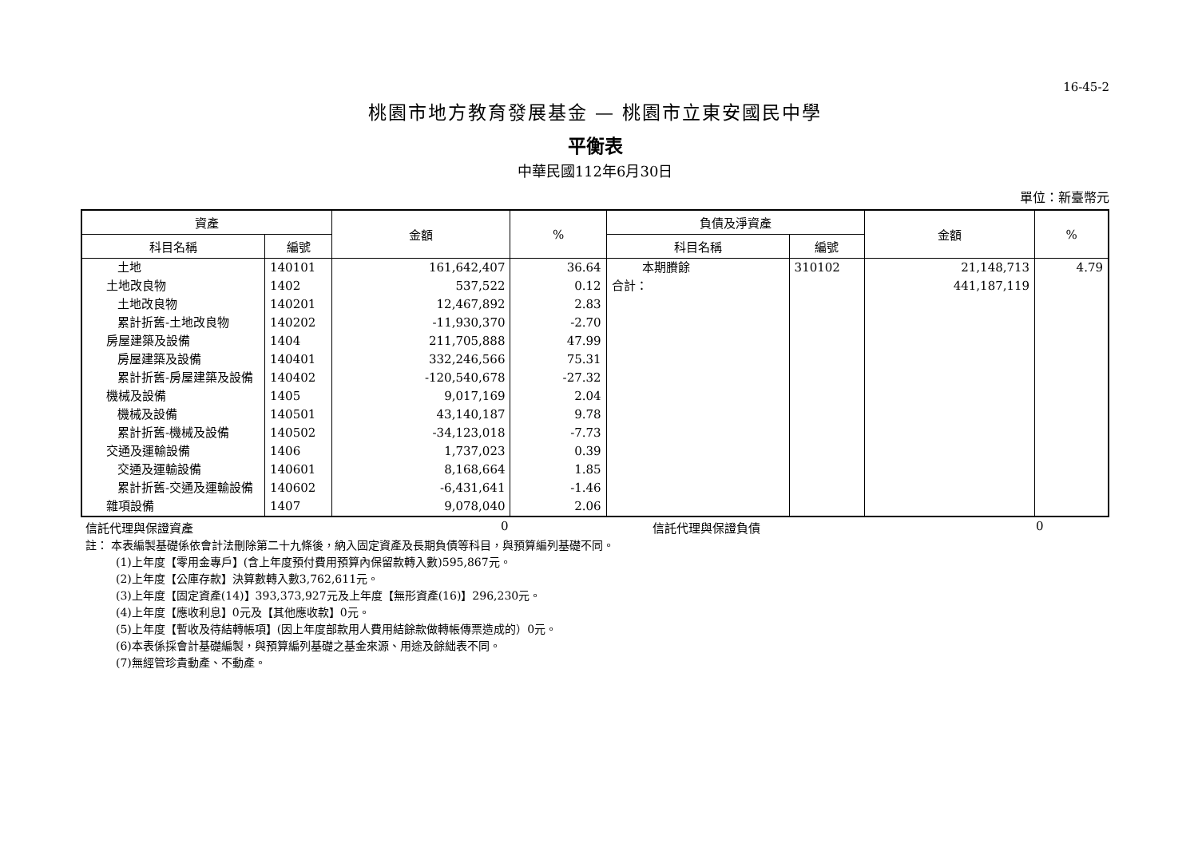16-45-2
桃園市地方教育發展基金 — 桃園市立東安國民中學
平衡表
中華民國112年6月30日
單位：新臺幣元
| 資產 | | 金額 | % | 負債及淨資產 | | 金額 | % |
| --- | --- | --- | --- | --- | --- | --- | --- |
| 科目名稱 | 編號 | | | 科目名稱 | 編號 | | |
| 土地 | 140101 | 161,642,407 | 36.64 | 本期賸餘 | 310102 | 21,148,713 | 4.79 |
| 土地改良物 | 1402 | 537,522 | 0.12 | 合計： | | 441,187,119 | |
| 土地改良物 | 140201 | 12,467,892 | 2.83 | | | | |
| 累計折舊-土地改良物 | 140202 | -11,930,370 | -2.70 | | | | |
| 房屋建築及設備 | 1404 | 211,705,888 | 47.99 | | | | |
| 房屋建築及設備 | 140401 | 332,246,566 | 75.31 | | | | |
| 累計折舊-房屋建築及設備 | 140402 | -120,540,678 | -27.32 | | | | |
| 機械及設備 | 1405 | 9,017,169 | 2.04 | | | | |
| 機械及設備 | 140501 | 43,140,187 | 9.78 | | | | |
| 累計折舊-機械及設備 | 140502 | -34,123,018 | -7.73 | | | | |
| 交通及運輸設備 | 1406 | 1,737,023 | 0.39 | | | | |
| 交通及運輸設備 | 140601 | 8,168,664 | 1.85 | | | | |
| 累計折舊-交通及運輸設備 | 140602 | -6,431,641 | -1.46 | | | | |
| 雜項設備 | 1407 | 9,078,040 | 2.06 | | | | |
信託代理與保證資產 0 信託代理與保證負債 0
註： 本表編製基礎係依會計法刪除第二十九條後，納入固定資產及長期負債等科目，與預算編列基礎不同。
(1)上年度【零用金專戶】(含上年度預付費用預算內保留款轉入數)595,867元。
(2)上年度【公庫存款】決算數轉入數3,762,611元。
(3)上年度【固定資產(14)】393,373,927元及上年度【無形資產(16)】296,230元。
(4)上年度【應收利息】0元及【其他應收款】0元。
(5)上年度【暫收及待結轉帳項】(因上年度部款用人費用結餘款做轉帳傳票造成的）0元。
(6)本表係採會計基礎編製，與預算編列基礎之基金來源、用途及餘絀表不同。
(7)無經管珍貴動產、不動產。